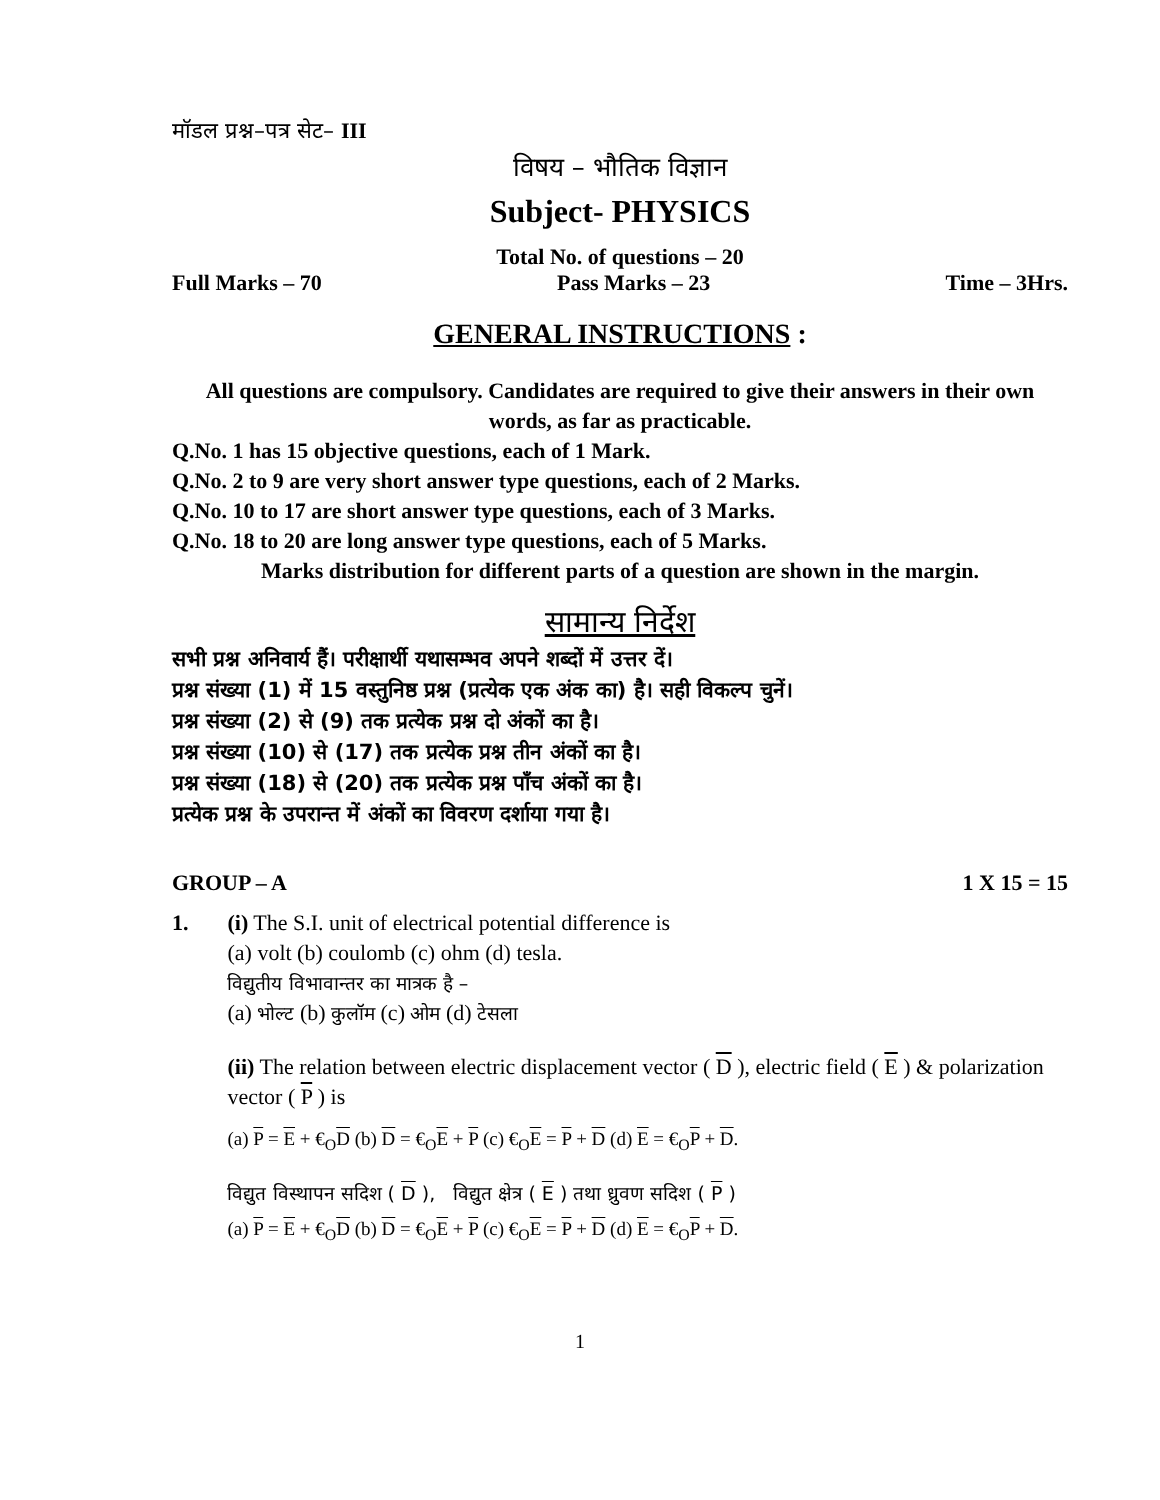मॉडल प्रश्न–पत्र सेट– III
विषय – भौतिक विज्ञान
Subject- PHYSICS
Total No. of questions – 20
Full Marks – 70 Pass Marks – 23 Time – 3Hrs.
GENERAL INSTRUCTIONS :
All questions are compulsory. Candidates are required to give their answers in their own words, as far as practicable.
Q.No. 1 has 15 objective questions, each of 1 Mark.
Q.No. 2 to 9 are very short answer type questions, each of 2 Marks.
Q.No. 10 to 17 are short answer type questions, each of 3 Marks.
Q.No. 18 to 20 are long answer type questions, each of 5 Marks.
Marks distribution for different parts of a question are shown in the margin.
सामान्य निर्देश
सभी प्रश्न अनिवार्य हैं। परीक्षार्थी यथासम्भव अपने शब्दों में उत्तर दें।
प्रश्न संख्या (1) में 15 वस्तुनिष्ठ प्रश्न (प्रत्येक एक अंक का) है। सही विकल्प चुनें।
प्रश्न संख्या (2) से (9) तक प्रत्येक प्रश्न दो अंकों का है।
प्रश्न संख्या (10) से (17) तक प्रत्येक प्रश्न तीन अंकों का है।
प्रश्न संख्या (18) से (20) तक प्रत्येक प्रश्न पाँच अंकों का है।
प्रत्येक प्रश्न के उपरान्त में अंकों का विवरण दर्शाया गया है।
GROUP – A 1 X 15 = 15
1. (i) The S.I. unit of electrical potential difference is
(a) volt (b) coulomb (c) ohm (d) tesla.
विद्युतीय विभावान्तर का मात्रक है –
(a) भोल्ट (b) कुलॉम (c) ओम (d) टेसला
(ii) The relation between electric displacement vector ( D ), electric field ( E ) & polarization vector ( P ) is
(a) P = E + €<sub>O</sub>D (b) D = €<sub>O</sub>E + P (c) €<sub>O</sub>E = P + D (d) E = €<sub>O</sub>P + D.
विद्युत विस्थापन सदिश ( D ), विद्युत क्षेत्र ( E ) तथा ध्रुवण सदिश ( P )
(a) P = E + €<sub>O</sub>D (b) D = €<sub>O</sub>E + P (c) €<sub>O</sub>E = P + D (d) E = €<sub>O</sub>P + D.
1